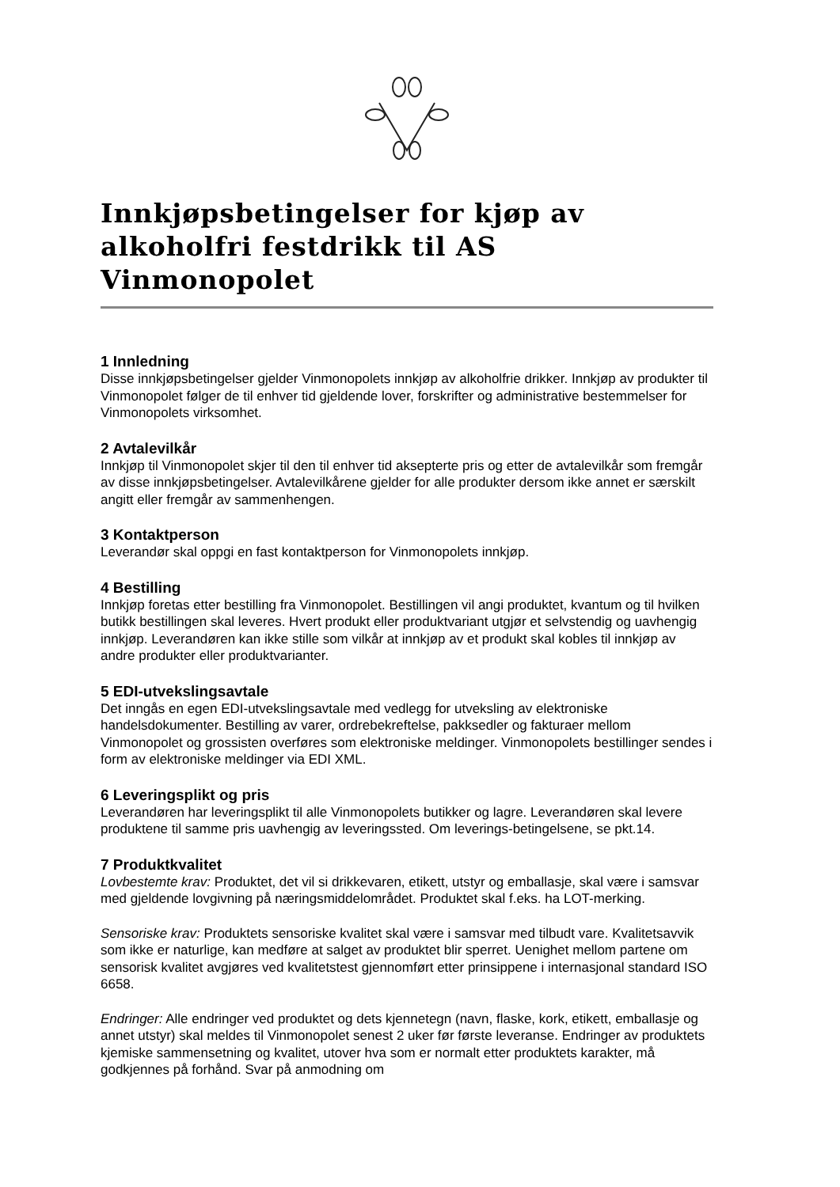Innkjøpsbetingelser for kjøp av alkoholfri festdrikk til AS Vinmonopolet
1 Innledning
Disse innkjøpsbetingelser gjelder Vinmonopolets innkjøp av alkoholfrie drikker. Innkjøp av produkter til Vinmonopolet følger de til enhver tid gjeldende lover, forskrifter og administrative bestemmelser for Vinmonopolets virksomhet.
2 Avtalevilkår
Innkjøp til Vinmonopolet skjer til den til enhver tid aksepterte pris og etter de avtalevilkår som fremgår av disse innkjøpsbetingelser. Avtalevilkårene gjelder for alle produkter dersom ikke annet er særskilt angitt eller fremgår av sammenhengen.
3 Kontaktperson
Leverandør skal oppgi en fast kontaktperson for Vinmonopolets innkjøp.
4 Bestilling
Innkjøp foretas etter bestilling fra Vinmonopolet. Bestillingen vil angi produktet, kvantum og til hvilken butikk bestillingen skal leveres. Hvert produkt eller produktvariant utgjør et selvstendig og uavhengig innkjøp. Leverandøren kan ikke stille som vilkår at innkjøp av et produkt skal kobles til innkjøp av andre produkter eller produktvarianter.
5 EDI-utvekslingsavtale
Det inngås en egen EDI-utvekslingsavtale med vedlegg for utveksling av elektroniske handelsdokumenter. Bestilling av varer, ordrebekreftelse, pakksedler og fakturaer mellom Vinmonopolet og grossisten overføres som elektroniske meldinger. Vinmonopolets bestillinger sendes i form av elektroniske meldinger via EDI XML.
6 Leveringsplikt og pris
Leverandøren har leveringsplikt til alle Vinmonopolets butikker og lagre. Leverandøren skal levere produktene til samme pris uavhengig av leveringssted. Om leverings-betingelsene, se pkt.14.
7 Produktkvalitet
Lovbestemte krav: Produktet, det vil si drikkevaren, etikett, utstyr og emballasje, skal være i samsvar med gjeldende lovgivning på næringsmiddelområdet. Produktet skal f.eks. ha LOT-merking.
Sensoriske krav: Produktets sensoriske kvalitet skal være i samsvar med tilbudt vare. Kvalitetsavvik som ikke er naturlige, kan medføre at salget av produktet blir sperret. Uenighet mellom partene om sensorisk kvalitet avgjøres ved kvalitetstest gjennomført etter prinsippene i internasjonal standard ISO 6658.
Endringer: Alle endringer ved produktet og dets kjennetegn (navn, flaske, kork, etikett, emballasje og annet utstyr) skal meldes til Vinmonopolet senest 2 uker før første leveranse. Endringer av produktets kjemiske sammensetning og kvalitet, utover hva som er normalt etter produktets karakter, må godkjennes på forhånd. Svar på anmodning om